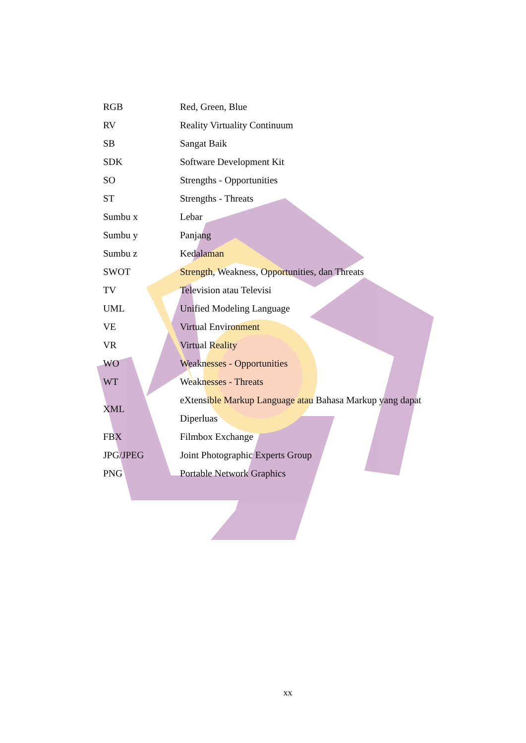| RGB | Red, Green, Blue |
| RV | Reality Virtuality Continuum |
| SB | Sangat Baik |
| SDK | Software Development Kit |
| SO | Strengths - Opportunities |
| ST | Strengths - Threats |
| Sumbu x | Lebar |
| Sumbu y | Panjang |
| Sumbu z | Kedalaman |
| SWOT | Strength, Weakness, Opportunities, dan Threats |
| TV | Television atau Televisi |
| UML | Unified Modeling Language |
| VE | Virtual Environment |
| VR | Virtual Reality |
| WO | Weaknesses - Opportunities |
| WT | Weaknesses - Threats |
| XML | eXtensible Markup Language atau Bahasa Markup yang dapat Diperluas |
| FBX | Filmbox Exchange |
| JPG/JPEG | Joint Photographic Experts Group |
| PNG | Portable Network Graphics |
xx